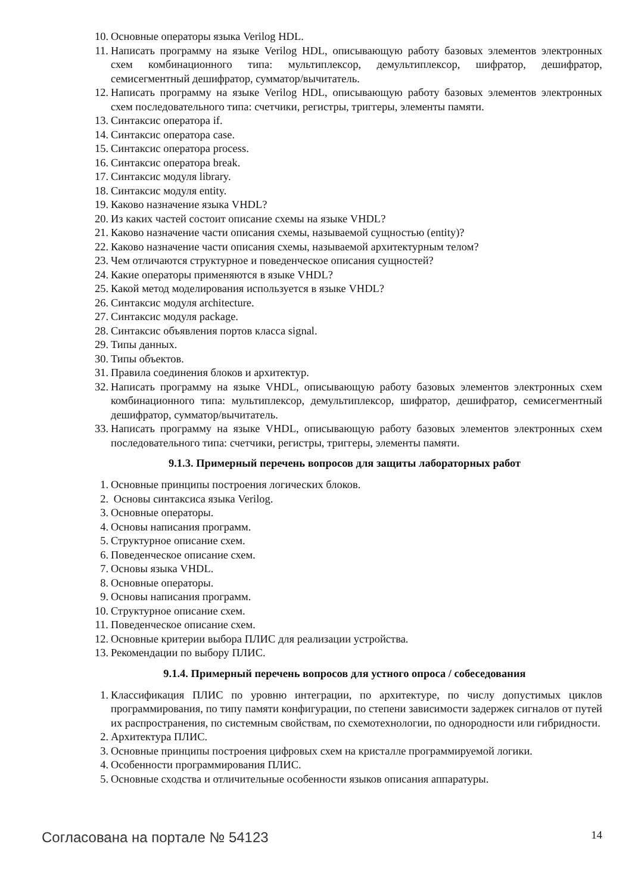10. Основные операторы языка Verilog HDL.
11. Написать программу на языке Verilog HDL, описывающую работу базовых элементов электронных схем комбинационного типа: мультиплексор, демультиплексор, шифратор, дешифратор, семисегментный дешифратор, сумматор/вычитатель.
12. Написать программу на языке Verilog HDL, описывающую работу базовых элементов электронных схем последовательного типа: счетчики, регистры, триггеры, элементы памяти.
13. Синтаксис оператора if.
14. Синтаксис оператора case.
15. Синтаксис оператора process.
16. Синтаксис оператора break.
17. Синтаксис модуля library.
18. Синтаксис модуля entity.
19. Каково назначение языка VHDL?
20. Из каких частей состоит описание схемы на языке VHDL?
21. Каково назначение части описания схемы, называемой сущностью (entity)?
22. Каково назначение части описания схемы, называемой архитектурным телом?
23. Чем отличаются структурное и поведенческое описания сущностей?
24. Какие операторы применяются в языке VHDL?
25. Какой метод моделирования используется в языке VHDL?
26. Синтаксис модуля architecture.
27. Синтаксис модуля package.
28. Синтаксис объявления портов класса signal.
29. Типы данных.
30. Типы объектов.
31. Правила соединения блоков и архитектур.
32. Написать программу на языке VHDL, описывающую работу базовых элементов электронных схем комбинационного типа: мультиплексор, демультиплексор, шифратор, дешифратор, семисегментный дешифратор, сумматор/вычитатель.
33. Написать программу на языке VHDL, описывающую работу базовых элементов электронных схем последовательного типа: счетчики, регистры, триггеры, элементы памяти.
9.1.3. Примерный перечень вопросов для защиты лабораторных работ
1. Основные принципы построения логических блоков.
2. Основы синтаксиса языка Verilog.
3. Основные операторы.
4. Основы написания программ.
5. Структурное описание схем.
6. Поведенческое описание схем.
7. Основы языка VHDL.
8. Основные операторы.
9. Основы написания программ.
10. Структурное описание схем.
11. Поведенческое описание схем.
12. Основные критерии выбора ПЛИС для реализации устройства.
13. Рекомендации по выбору ПЛИС.
9.1.4. Примерный перечень вопросов для устного опроса / собеседования
1. Классификация ПЛИС по уровню интеграции, по архитектуре, по числу допустимых циклов программирования, по типу памяти конфигурации, по степени зависимости задержек сигналов от путей их распространения, по системным свойствам, по схемотехнологии, по однородности или гибридности.
2. Архитектура ПЛИС.
3. Основные принципы построения цифровых схем на кристалле программируемой логики.
4. Особенности программирования ПЛИС.
5. Основные сходства и отличительные особенности языков описания аппаратуры.
Согласована на портале № 54123 14